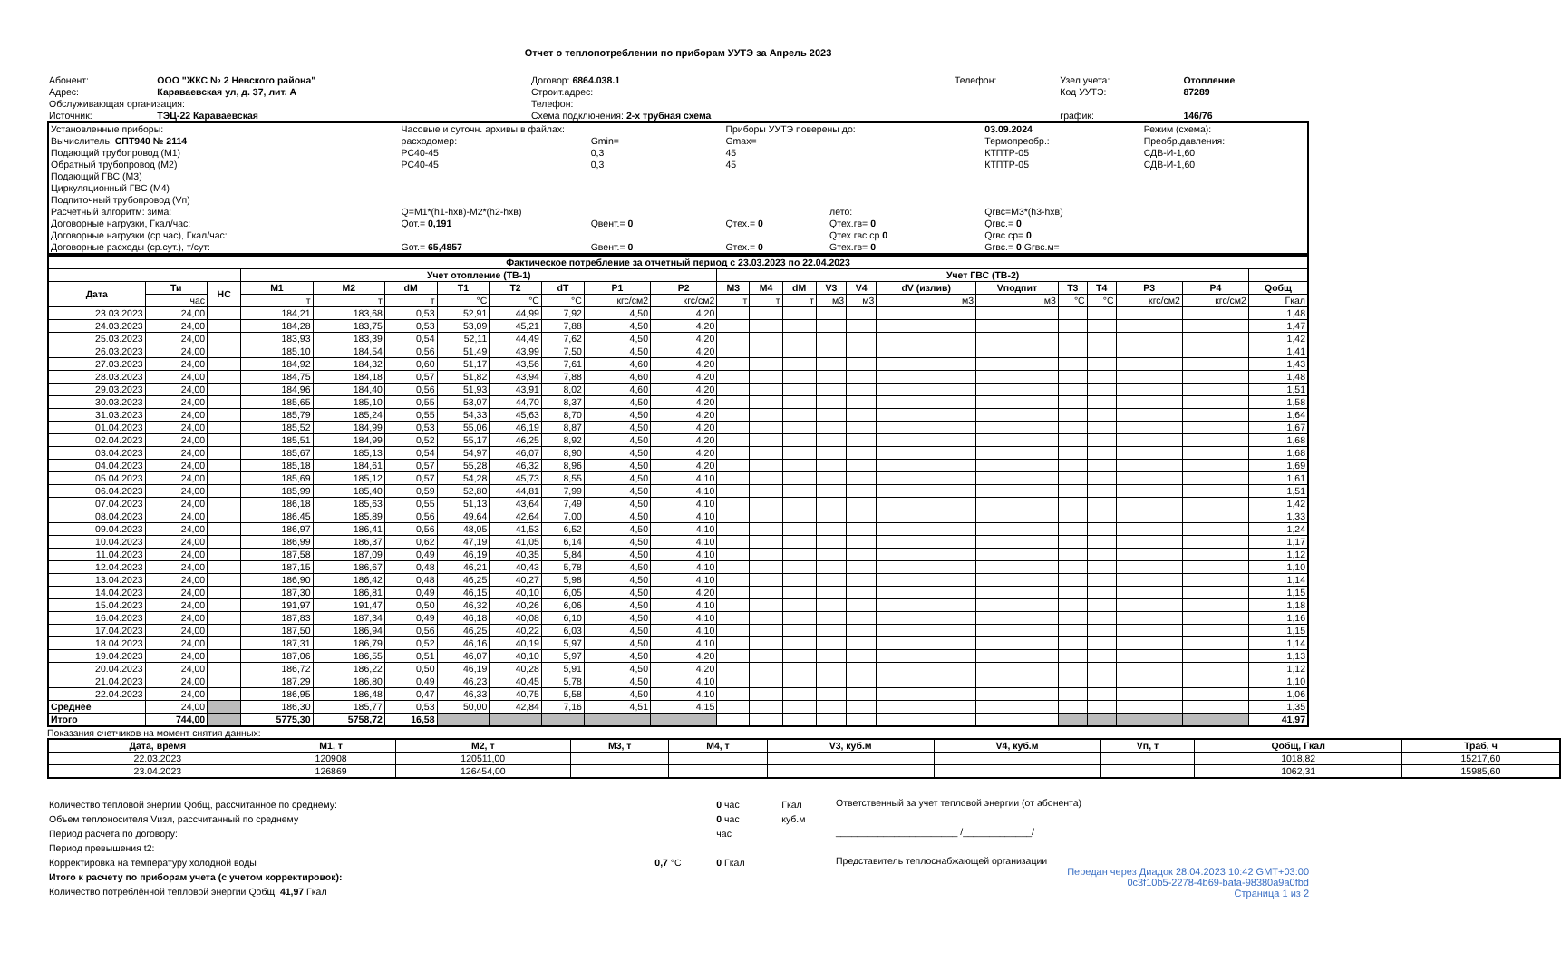Отчет о теплопотреблении по приборам УУТЭ за Апрель 2023
| Абонент: | ООО "ЖКС № 2 Невского района" | Договор: 6864.038.1 | Телефон: | Узел учета: | Отопление |
| Адрес: | Караваевская ул, д. 37, лит. А | Строит.адрес: | | Код УУТЭ: | 87289 |
| Обслуживающая организация: | | Телефон: | | | |
| Источник: | ТЭЦ-22 Караваевская | Схема подключения: 2-х трубная схема | | график: | 146/76 |
| Установленные приборы: | Часовые и суточн. архивы в файлах: | | Приборы УУТЭ поверены до: | | 03.09.2024 | Режим (схема): |
| Вычислитель: СПТ940 № 2114 | расходомер: | Gmin= | Gmax= | | Термопреобр.: | Преобр.давления: |
| Подающий трубопровод (М1) | РС40-45 | 0,3 | 45 | | КТПТР-05 | СДВ-И-1,60 |
| Обратный трубопровод (М2) | РС40-45 | 0,3 | 45 | | КТПТР-05 | СДВ-И-1,60 |
| Подающий ГВС (М3) | | | | | | |
| Циркуляционный ГВС (М4) | | | | | | |
| Подпиточный трубопровод (Vп) | | | | | | |
| Расчетный алгоритм: зима: | Q=M1*(h1-hхв)-M2*(h2-hхв) | | | лето: | Qгвс=M3*(h3-hхв) | |
| Договорные нагрузки, Гкал/час: | Qот.= 0,191 | Qвент.= 0 | Qтех.= 0 | Qтех.гв= 0 | Qгвс.= 0 | |
| Договорные нагрузки (ср.час), Гкал/час: | | | | Qтех.гвс.ср 0 | Qгвс.ср= 0 | |
| Договорные расходы (ср.сут.), т/сут: | Gот.= 65,4857 | Gвент.= 0 | Gтех.= 0 | Gтех.гв= 0 | Gгвс.= 0 Gгвс.м= | |
| Фактическое потребление за отчетный период с 23.03.2023 по 22.04.2023 | | | | | | | | | | | | | | | | | | | | | | |
| --- | --- | --- | --- | --- | --- | --- | --- | --- | --- | --- | --- | --- | --- | --- | --- | --- | --- | --- | --- | --- | --- | --- |
| | | | Учет отопление (ТВ-1) | | | | | | | | Учет ГВС (ТВ-2) | | | | | | | | | | | |
| Дата | Ти | НС | M1 | M2 | dM | T1 | T2 | dT | P1 | P2 | M3 | M4 | dM | V3 | V4 | dV (излив) | Vподпит | T3 | T4 | P3 | P4 | Qобщ |
| | час | | т | т | т | °C | °C | °C | кгс/см2 | кгс/см2 | т | т | т | м3 | м3 | м3 | м3 | °C | °C | кгс/см2 | кгс/см2 | Гкал |
| 23.03.2023 | 24,00 | | 184,21 | 183,68 | 0,53 | 52,91 | 44,99 | 7,92 | 4,50 | 4,20 | | | | | | | | | | | | 1,48 |
| 24.03.2023 | 24,00 | | 184,28 | 183,75 | 0,53 | 53,09 | 45,21 | 7,88 | 4,50 | 4,20 | | | | | | | | | | | | 1,47 |
| 25.03.2023 | 24,00 | | 183,93 | 183,39 | 0,54 | 52,11 | 44,49 | 7,62 | 4,50 | 4,20 | | | | | | | | | | | | 1,42 |
| 26.03.2023 | 24,00 | | 185,10 | 184,54 | 0,56 | 51,49 | 43,99 | 7,50 | 4,50 | 4,20 | | | | | | | | | | | | 1,41 |
| 27.03.2023 | 24,00 | | 184,92 | 184,32 | 0,60 | 51,17 | 43,56 | 7,61 | 4,60 | 4,20 | | | | | | | | | | | | 1,43 |
| 28.03.2023 | 24,00 | | 184,75 | 184,18 | 0,57 | 51,82 | 43,94 | 7,88 | 4,60 | 4,20 | | | | | | | | | | | | 1,48 |
| 29.03.2023 | 24,00 | | 184,96 | 184,40 | 0,56 | 51,93 | 43,91 | 8,02 | 4,60 | 4,20 | | | | | | | | | | | | 1,51 |
| 30.03.2023 | 24,00 | | 185,65 | 185,10 | 0,55 | 53,07 | 44,70 | 8,37 | 4,50 | 4,20 | | | | | | | | | | | | 1,58 |
| 31.03.2023 | 24,00 | | 185,79 | 185,24 | 0,55 | 54,33 | 45,63 | 8,70 | 4,50 | 4,20 | | | | | | | | | | | | 1,64 |
| 01.04.2023 | 24,00 | | 185,52 | 184,99 | 0,53 | 55,06 | 46,19 | 8,87 | 4,50 | 4,20 | | | | | | | | | | | | 1,67 |
| 02.04.2023 | 24,00 | | 185,51 | 184,99 | 0,52 | 55,17 | 46,25 | 8,92 | 4,50 | 4,20 | | | | | | | | | | | | 1,68 |
| 03.04.2023 | 24,00 | | 185,67 | 185,13 | 0,54 | 54,97 | 46,07 | 8,90 | 4,50 | 4,20 | | | | | | | | | | | | 1,68 |
| 04.04.2023 | 24,00 | | 185,18 | 184,61 | 0,57 | 55,28 | 46,32 | 8,96 | 4,50 | 4,20 | | | | | | | | | | | | 1,69 |
| 05.04.2023 | 24,00 | | 185,69 | 185,12 | 0,57 | 54,28 | 45,73 | 8,55 | 4,50 | 4,10 | | | | | | | | | | | | 1,61 |
| 06.04.2023 | 24,00 | | 185,99 | 185,40 | 0,59 | 52,80 | 44,81 | 7,99 | 4,50 | 4,10 | | | | | | | | | | | | 1,51 |
| 07.04.2023 | 24,00 | | 186,18 | 185,63 | 0,55 | 51,13 | 43,64 | 7,49 | 4,50 | 4,10 | | | | | | | | | | | | 1,42 |
| 08.04.2023 | 24,00 | | 186,45 | 185,89 | 0,56 | 49,64 | 42,64 | 7,00 | 4,50 | 4,10 | | | | | | | | | | | | 1,33 |
| 09.04.2023 | 24,00 | | 186,97 | 186,41 | 0,56 | 48,05 | 41,53 | 6,52 | 4,50 | 4,10 | | | | | | | | | | | | 1,24 |
| 10.04.2023 | 24,00 | | 186,99 | 186,37 | 0,62 | 47,19 | 41,05 | 6,14 | 4,50 | 4,10 | | | | | | | | | | | | 1,17 |
| 11.04.2023 | 24,00 | | 187,58 | 187,09 | 0,49 | 46,19 | 40,35 | 5,84 | 4,50 | 4,10 | | | | | | | | | | | | 1,12 |
| 12.04.2023 | 24,00 | | 187,15 | 186,67 | 0,48 | 46,21 | 40,43 | 5,78 | 4,50 | 4,10 | | | | | | | | | | | | 1,10 |
| 13.04.2023 | 24,00 | | 186,90 | 186,42 | 0,48 | 46,25 | 40,27 | 5,98 | 4,50 | 4,10 | | | | | | | | | | | | 1,14 |
| 14.04.2023 | 24,00 | | 187,30 | 186,81 | 0,49 | 46,15 | 40,10 | 6,05 | 4,50 | 4,20 | | | | | | | | | | | | 1,15 |
| 15.04.2023 | 24,00 | | 191,97 | 191,47 | 0,50 | 46,32 | 40,26 | 6,06 | 4,50 | 4,10 | | | | | | | | | | | | 1,18 |
| 16.04.2023 | 24,00 | | 187,83 | 187,34 | 0,49 | 46,18 | 40,08 | 6,10 | 4,50 | 4,10 | | | | | | | | | | | | 1,16 |
| 17.04.2023 | 24,00 | | 187,50 | 186,94 | 0,56 | 46,25 | 40,22 | 6,03 | 4,50 | 4,10 | | | | | | | | | | | | 1,15 |
| 18.04.2023 | 24,00 | | 187,31 | 186,79 | 0,52 | 46,16 | 40,19 | 5,97 | 4,50 | 4,10 | | | | | | | | | | | | 1,14 |
| 19.04.2023 | 24,00 | | 187,06 | 186,55 | 0,51 | 46,07 | 40,10 | 5,97 | 4,50 | 4,20 | | | | | | | | | | | | 1,13 |
| 20.04.2023 | 24,00 | | 186,72 | 186,22 | 0,50 | 46,19 | 40,28 | 5,91 | 4,50 | 4,20 | | | | | | | | | | | | 1,12 |
| 21.04.2023 | 24,00 | | 187,29 | 186,80 | 0,49 | 46,23 | 40,45 | 5,78 | 4,50 | 4,10 | | | | | | | | | | | | 1,10 |
| 22.04.2023 | 24,00 | | 186,95 | 186,48 | 0,47 | 46,33 | 40,75 | 5,58 | 4,50 | 4,10 | | | | | | | | | | | | 1,06 |
| Среднее | 24,00 | | 186,30 | 185,77 | 0,53 | 50,00 | 42,84 | 7,16 | 4,51 | 4,15 | | | | | | | | | | | | 1,35 |
| Итого | 744,00 | | 5775,30 | 5758,72 | 16,58 | | | | | | | | | | | | | | | | | 41,97 |
Показания счетчиков на момент снятия данных:
| Дата, время | M1, т | M2, т | M3, т | M4, т | V3, куб.м | V4, куб.м | Vп, т | Qобщ, Гкал | Траб, ч |
| --- | --- | --- | --- | --- | --- | --- | --- | --- | --- |
| 22.03.2023 | 120908 | 120511,00 | | | | | | 1018,82 | 15217,60 |
| 23.04.2023 | 126869 | 126454,00 | | | | | | 1062,31 | 15985,60 |
| Количество тепловой энергии Qобщ, рассчитанное по среднему: | | 0 час | Гкал |
| Объем теплоносителя Vизл, рассчитанный по среднему | | 0 час | куб.м |
| Период расчета по договору: | | час | |
| Период превышения t2: | | | |
| Корректировка на температуру холодной воды | 0,7 °C | 0 Гкал | |
| Итого к расчету по приборам учета (с учетом корректировок): | | | |
| Количество потреблённой тепловой энергии Qобщ. 41,97 Гкал | | | |
Ответственный за учет тепловой энергии (от абонента)
_______________________ /_____________/
Представитель теплоснабжающей организации
Передан через Диадок 28.04.2023 10:42 GMT+03:00
0c3f10b5-2278-4b69-bafa-98380a9a0fbd
Страница 1 из 2